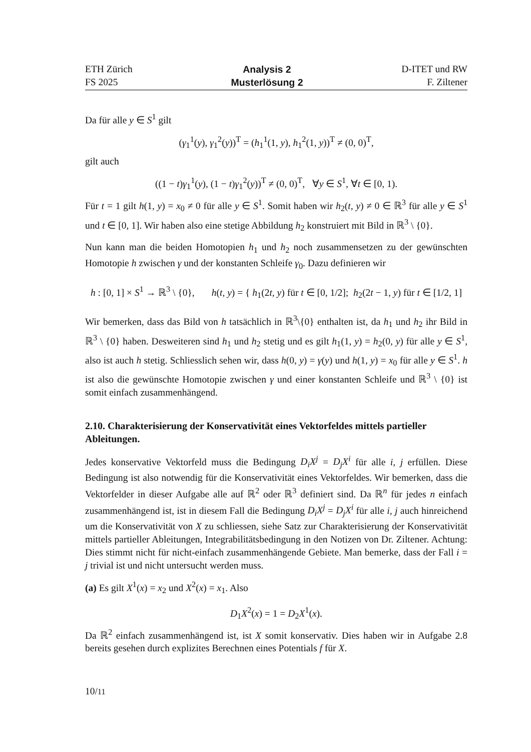ETH Zürich
FS 2025
Analysis 2
Musterlösung 2
D-ITET und RW
F. Ziltener
Da für alle y ∈ S<sup>1</sup> gilt
(γ<sub>1</sub><sup>1</sup>(y), γ<sub>1</sub><sup>2</sup>(y))<sup>T</sup> = (h<sub>1</sub><sup>1</sup>(1, y), h<sub>1</sub><sup>2</sup>(1, y))<sup>T</sup> ≠ (0, 0)<sup>T</sup>,
gilt auch
((1 − t)γ<sub>1</sub><sup>1</sup>(y), (1 − t)γ<sub>1</sub><sup>2</sup>(y))<sup>T</sup> ≠ (0, 0)<sup>T</sup>, ∀y ∈ S<sup>1</sup>, ∀t ∈ [0, 1).
Für t = 1 gilt h(1, y) = x<sub>0</sub> ≠ 0 für alle y ∈ S<sup>1</sup>. Somit haben wir h<sub>2</sub>(t, y) ≠ 0 ∈ ℝ<sup>3</sup> für alle y ∈ S<sup>1</sup> und t ∈ [0, 1]. Wir haben also eine stetige Abbildung h<sub>2</sub> konstruiert mit Bild in ℝ<sup>3</sup> \ {0}.
Nun kann man die beiden Homotopien h<sub>1</sub> und h<sub>2</sub> noch zusammensetzen zu der gewünschten Homotopie h zwischen γ und der konstanten Schleife γ<sub>0</sub>. Dazu definieren wir
h : [0, 1] × S<sup>1</sup> → ℝ<sup>3</sup> \ {0}, h(t, y) = { h<sub>1</sub>(2t, y) für t ∈ [0, 1/2]; h<sub>2</sub>(2t − 1, y) für t ∈ [1/2, 1]
Wir bemerken, dass das Bild von h tatsächlich in ℝ<sup>3</sup>\{0} enthalten ist, da h<sub>1</sub> und h<sub>2</sub> ihr Bild in ℝ<sup>3</sup> \ {0} haben. Desweiteren sind h<sub>1</sub> und h<sub>2</sub> stetig und es gilt h<sub>1</sub>(1, y) = h<sub>2</sub>(0, y) für alle y ∈ S<sup>1</sup>, also ist auch h stetig. Schliesslich sehen wir, dass h(0, y) = γ(y) und h(1, y) = x<sub>0</sub> für alle y ∈ S<sup>1</sup>. h ist also die gewünschte Homotopie zwischen γ und einer konstanten Schleife und ℝ<sup>3</sup> \ {0} ist somit einfach zusammenhängend.
2.10. Charakterisierung der Konservativität eines Vektorfeldes mittels partieller Ableitungen.
Jedes konservative Vektorfeld muss die Bedingung D<sub>i</sub>X<sup>j</sup> = D<sub>j</sub>X<sup>i</sup> für alle i, j erfüllen. Diese Bedingung ist also notwendig für die Konservativität eines Vektorfeldes. Wir bemerken, dass die Vektorfelder in dieser Aufgabe alle auf ℝ<sup>2</sup> oder ℝ<sup>3</sup> definiert sind. Da ℝ<sup>n</sup> für jedes n einfach zusammenhängend ist, ist in diesem Fall die Bedingung D<sub>i</sub>X<sup>j</sup> = D<sub>j</sub>X<sup>i</sup> für alle i, j auch hinreichend um die Konservativität von X zu schliessen, siehe Satz zur Charakterisierung der Konservativität mittels partieller Ableitungen, Integrabilitätsbedingung in den Notizen von Dr. Ziltener. Achtung: Dies stimmt nicht für nicht-einfach zusammenhängende Gebiete. Man bemerke, dass der Fall i = j trivial ist und nicht untersucht werden muss.
(a) Es gilt X<sup>1</sup>(x) = x<sub>2</sub> und X<sup>2</sup>(x) = x<sub>1</sub>. Also
D<sub>1</sub>X<sup>2</sup>(x) = 1 = D<sub>2</sub>X<sup>1</sup>(x).
Da ℝ<sup>2</sup> einfach zusammenhängend ist, ist X somit konservativ. Dies haben wir in Aufgabe 2.8 bereits gesehen durch explizites Berechnen eines Potentials f für X.
10/11